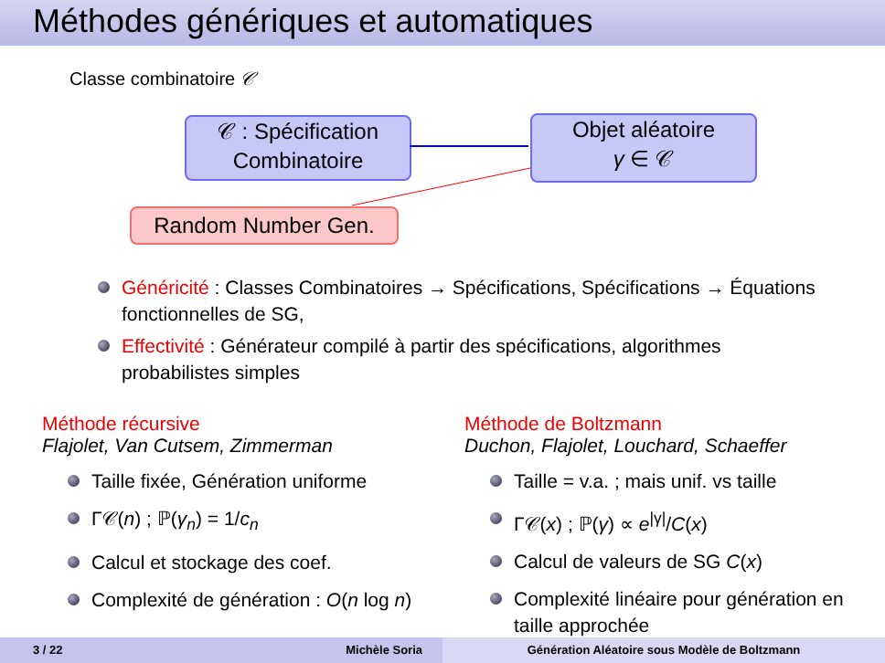Méthodes génériques et automatiques
Classe combinatoire 𝒞
𝒞 : Spécification
Combinatoire
Objet aléatoire
γ ∈ 𝒞
Random Number Gen.
Généricité : Classes Combinatoires → Spécifications, Spécifications → Équations fonctionnelles de SG,
Effectivité : Générateur compilé à partir des spécifications, algorithmes probabilistes simples
Méthode récursive
Flajolet, Van Cutsem, Zimmerman
Taille fixée, Génération uniforme
Γ𝒞(n) ; ℙ(γ<sub>n</sub>) = 1/c<sub>n</sub>
Calcul et stockage des coef.
Complexité de génération : O(n log n)
Méthode de Boltzmann
Duchon, Flajolet, Louchard, Schaeffer
Taille = v.a. ; mais unif. vs taille
Γ𝒞(x) ; ℙ(γ) ∝ e<sup>|γ|</sup>/C(x)
Calcul de valeurs de SG C(x)
Complexité linéaire pour génération en taille approchée
3 / 22 Michèle Soria Génération Aléatoire sous Modèle de Boltzmann